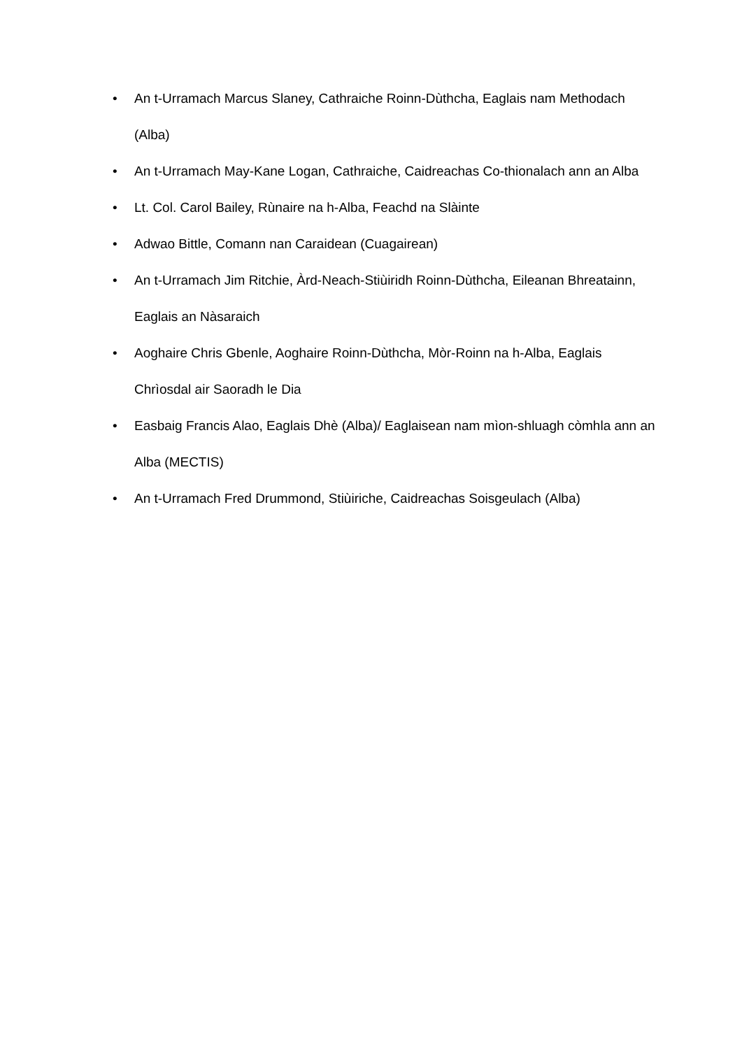• An t-Urramach Marcus Slaney, Cathraiche Roinn-Dùthcha, Eaglais nam Methodach (Alba)
• An t-Urramach May-Kane Logan, Cathraiche, Caidreachas Co-thionalach ann an Alba
• Lt. Col. Carol Bailey, Rùnaire na h-Alba, Feachd na Slàinte
• Adwao Bittle, Comann nan Caraidean (Cuagairean)
• An t-Urramach Jim Ritchie, Àrd-Neach-Stiùiridh Roinn-Dùthcha, Eileanan Bhreatainn, Eaglais an Nàsaraich
• Aoghaire Chris Gbenle, Aoghaire Roinn-Dùthcha, Mòr-Roinn na h-Alba, Eaglais Chrìosdal air Saoradh le Dia
• Easbaig Francis Alao, Eaglais Dhè (Alba)/ Eaglaisean nam mìon-shluagh còmhla ann an Alba (MECTIS)
• An t-Urramach Fred Drummond, Stiùiriche, Caidreachas Soisgeulach (Alba)